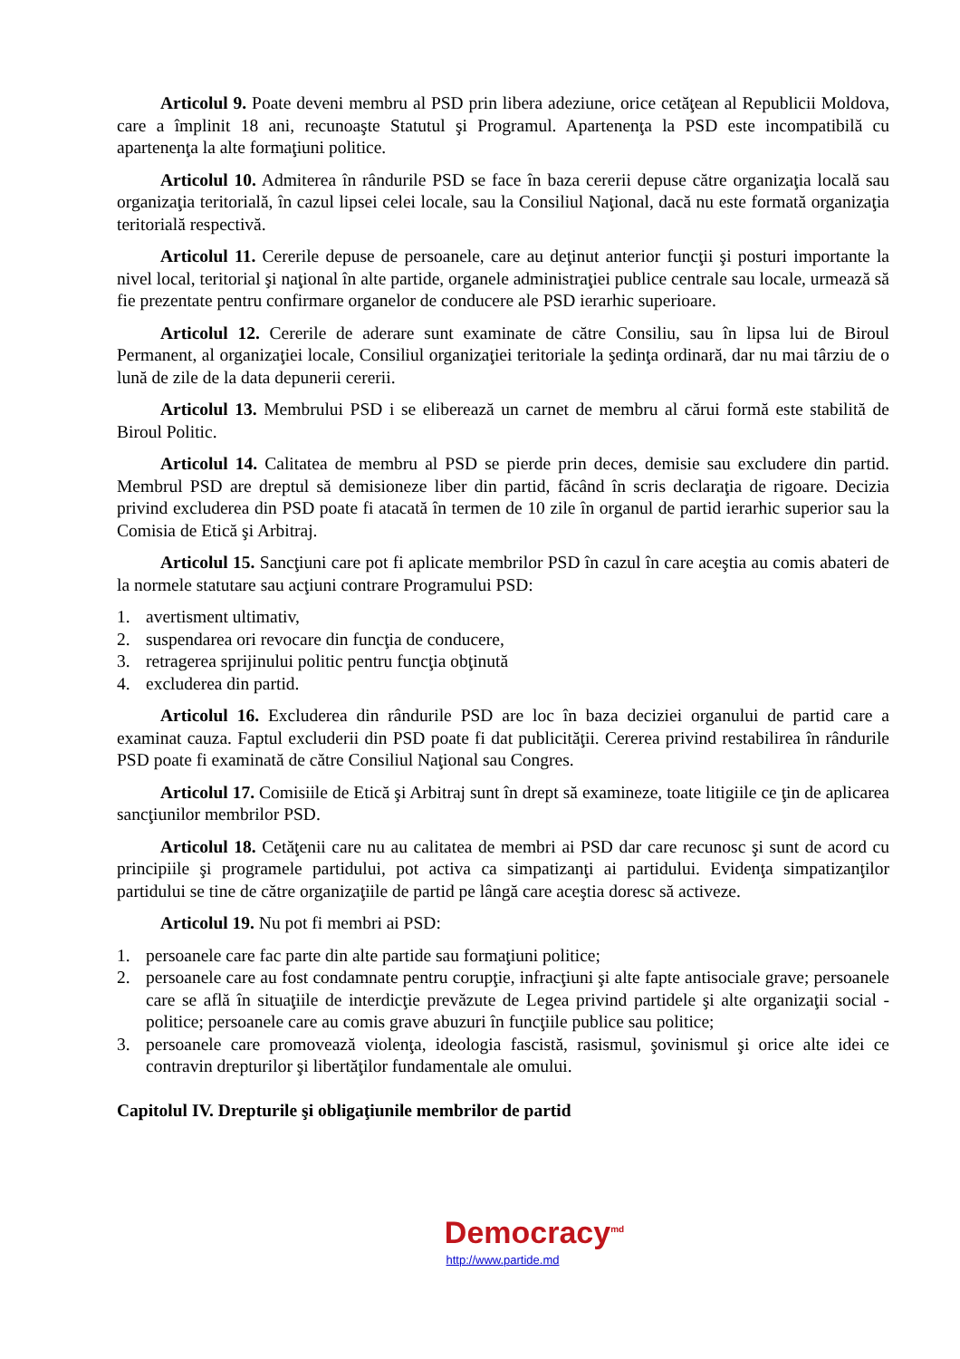Articolul 9. Poate deveni membru al PSD prin libera adeziune, orice cetăţean al Republicii Moldova, care a împlinit 18 ani, recunoaşte Statutul şi Programul. Apartenenţa la PSD este incompatibilă cu apartenenţa la alte formaţiuni politice.
Articolul 10. Admiterea în rândurile PSD se face în baza cererii depuse către organizaţia locală sau organizaţia teritorială, în cazul lipsei celei locale, sau la Consiliul Naţional, dacă nu este formată organizaţia teritorială respectivă.
Articolul 11. Cererile depuse de persoanele, care au deţinut anterior funcţii şi posturi importante la nivel local, teritorial şi naţional în alte partide, organele administraţiei publice centrale sau locale, urmează să fie prezentate pentru confirmare organelor de conducere ale PSD ierarhic superioare.
Articolul 12. Cererile de aderare sunt examinate de către Consiliu, sau în lipsa lui de Biroul Permanent, al organizaţiei locale, Consiliul organizaţiei teritoriale la şedinţa ordinară, dar nu mai târziu de o lună de zile de la data depunerii cererii.
Articolul 13. Membrului PSD i se eliberează un carnet de membru al cărui formă este stabilită de Biroul Politic.
Articolul 14. Calitatea de membru al PSD se pierde prin deces, demisie sau excludere din partid. Membrul PSD are dreptul să demisioneze liber din partid, făcând în scris declaraţia de rigoare. Decizia privind excluderea din PSD poate fi atacată în termen de 10 zile în organul de partid ierarhic superior sau la Comisia de Etică şi Arbitraj.
Articolul 15. Sancţiuni care pot fi aplicate membrilor PSD în cazul în care aceştia au comis abateri de la normele statutare sau acţiuni contrare Programului PSD:
1. avertisment ultimativ,
2. suspendarea ori revocare din funcţia de conducere,
3. retragerea sprijinului politic pentru funcţia obţinută
4. excluderea din partid.
Articolul 16. Excluderea din rândurile PSD are loc în baza deciziei organului de partid care a examinat cauza. Faptul excluderii din PSD poate fi dat publicităţii. Cererea privind restabilirea în rândurile PSD poate fi examinată de către Consiliul Naţional sau Congres.
Articolul 17. Comisiile de Etică şi Arbitraj sunt în drept să examineze, toate litigiile ce ţin de aplicarea sancţiunilor membrilor PSD.
Articolul 18. Cetăţenii care nu au calitatea de membri ai PSD dar care recunosc şi sunt de acord cu principiile şi programele partidului, pot activa ca simpatizanţi ai partidului. Evidenţa simpatizanţilor partidului se tine de către organizaţiile de partid pe lângă care aceştia doresc să activeze.
Articolul 19. Nu pot fi membri ai PSD:
1. persoanele care fac parte din alte partide sau formaţiuni politice;
2. persoanele care au fost condamnate pentru corupţie, infracţiuni şi alte fapte antisociale grave; persoanele care se află în situaţiile de interdicţie prevăzute de Legea privind partidele şi alte organizaţii social - politice; persoanele care au comis grave abuzuri în funcţiile publice sau politice;
3. persoanele care promovează violenţa, ideologia fascistă, rasismul, şovinismul şi orice alte idei ce contravin drepturilor şi libertăţilor fundamentale ale omului.
Capitolul IV. Drepturile şi obligaţiunile membrilor de partid
Democracy<sup>md</sup>
http://www.partide.md